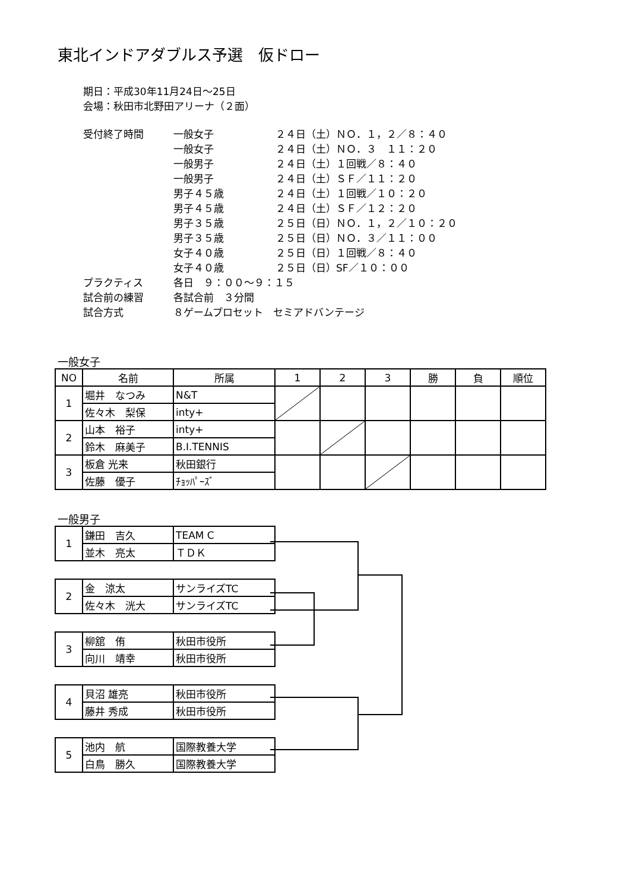東北インドアダブルス予選　仮ドロー
期日：平成30年11月24日～25日
会場：秋田市北野田アリーナ（２面）
| 受付終了時間 | 一般女子 | ２４日（土）ＮＯ．１，２／８：４０ |
| | 一般女子 | ２４日（土）ＮＯ．３ １１：２０ |
| | 一般男子 | ２４日（土）１回戦／８：４０ |
| | 一般男子 | ２４日（土）ＳＦ／１１：２０ |
| | 男子４５歳 | ２４日（土）１回戦／１０：２０ |
| | 男子４５歳 | ２４日（土）ＳＦ／１２：２０ |
| | 男子３５歳 | ２５日（日）ＮＯ．１，２／１０：２０ |
| | 男子３５歳 | ２５日（日）ＮＯ．３／１１：００ |
| | 女子４０歳 | ２５日（日）１回戦／８：４０ |
| | 女子４０歳 | ２５日（日）SF／１０：００ |
| プラクティス | 各日 ９：００～９：１５ | |
| 試合前の練習 | 各試合前 ３分間 | |
| 試合方式 | ８ゲームプロセット セミアドバンテージ | |
一般女子
| NO | 名前 | 所属 | 1 | 2 | 3 | 勝 | 負 | 順位 |
| --- | --- | --- | --- | --- | --- | --- | --- | --- |
| 1 | 堀井 なつみ | N&T | | | | | | |
| | 佐々木 梨保 | inty+ | | | | | | |
| 2 | 山本 裕子 | inty+ | | | | | | |
| | 鈴木 麻美子 | B.I.TENNIS | | | | | | |
| 3 | 板倉 光来 | 秋田銀行 | | | | | | |
| | 佐藤 優子 | ﾁｮｯﾊﾟｰｽﾞ | | | | | | |
一般男子
| 1 | 鎌田 吉久 | TEAM C |
| | 並木 亮太 | ＴＤＫ |
| 2 | 金 涼太 | サンライズTC |
| | 佐々木 洸大 | サンライズTC |
| 3 | 柳舘 侑 | 秋田市役所 |
| | 向川 靖幸 | 秋田市役所 |
| 4 | 貝沼 雄亮 | 秋田市役所 |
| | 藤井 秀成 | 秋田市役所 |
| 5 | 池内 航 | 国際教養大学 |
| | 白鳥 勝久 | 国際教養大学 |